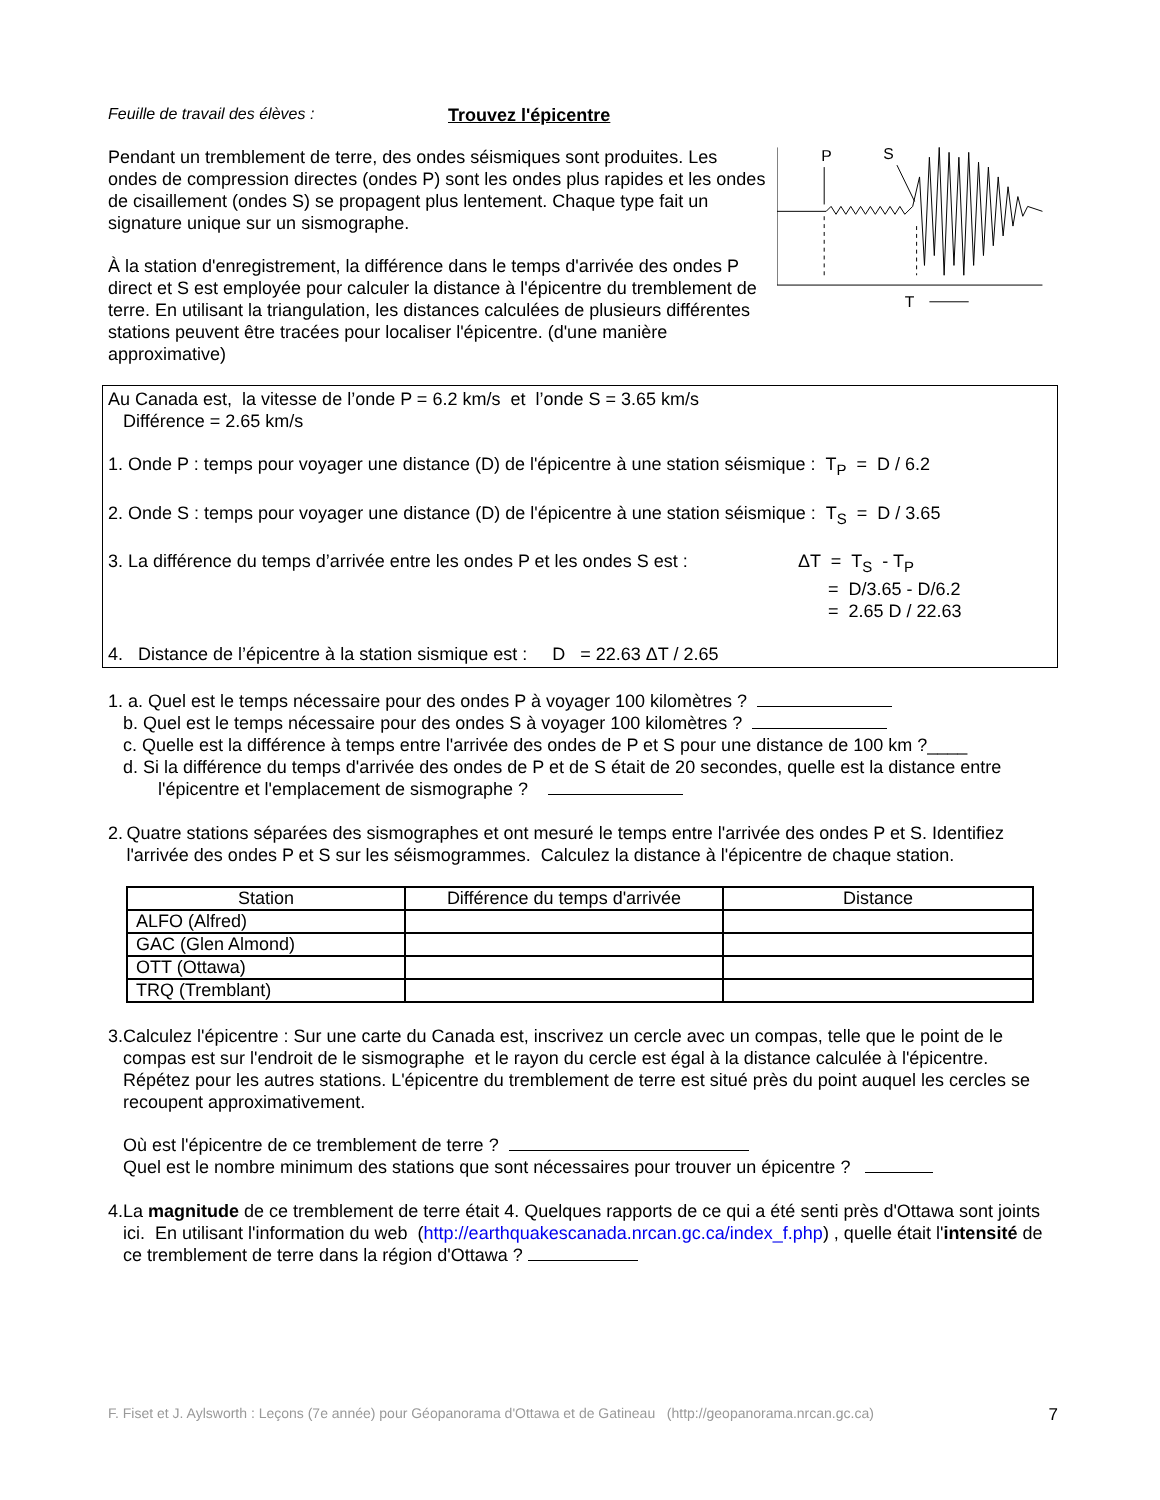Feuille de travail des élèves : Trouvez l'épicentre
Pendant un tremblement de terre, des ondes séismiques sont produites. Les ondes de compression directes (ondes P) sont les ondes plus rapides et les ondes de cisaillement (ondes S) se propagent plus lentement. Chaque type fait un signature unique sur un sismographe.
À la station d'enregistrement, la différence dans le temps d'arrivée des ondes P direct et S est employée pour calculer la distance à l'épicentre du tremblement de terre. En utilisant la triangulation, les distances calculées de plusieurs différentes stations peuvent être tracées pour localiser l'épicentre. (d'une manière approximative)
P
S
T
Au Canada est, la vitesse de l’onde P = 6.2 km/s et l’onde S = 3.65 km/s
Différence = 2.65 km/s
1. Onde P : temps pour voyager une distance (D) de l'épicentre à une station séismique : T<sub>P</sub> = D / 6.2
2. Onde S : temps pour voyager une distance (D) de l'épicentre à une station séismique : T<sub>S</sub> = D / 3.65
3. La différence du temps d’arrivée entre les ondes P et les ondes S est :
ΔT = T<sub>S</sub> - T<sub>P</sub>
= D/3.65 - D/6.2
= 2.65 D / 22.63
4. Distance de l’épicentre à la station sismique est : D = 22.63 ΔT / 2.65
1. a. Quel est le temps nécessaire pour des ondes P à voyager 100 kilomètres ?
b. Quel est le temps nécessaire pour des ondes S à voyager 100 kilomètres ?
c. Quelle est la différence à temps entre l'arrivée des ondes de P et S pour une distance de 100 km ?____
d. Si la différence du temps d'arrivée des ondes de P et de S était de 20 secondes, quelle est la distance entre
l'épicentre et l'emplacement de sismographe ?
2. Quatre stations séparées des sismographes et ont mesuré le temps entre l'arrivée des ondes P et S. Identifiez l'arrivée des ondes P et S sur les séismogrammes. Calculez la distance à l'épicentre de chaque station.
| Station | Différence du temps d'arrivée | Distance |
| --- | --- | --- |
| ALFO (Alfred) | | |
| GAC (Glen Almond) | | |
| OTT (Ottawa) | | |
| TRQ (Tremblant) | | |
3. Calculez l'épicentre : Sur une carte du Canada est, inscrivez un cercle avec un compas, telle que le point de le compas est sur l'endroit de le sismographe et le rayon du cercle est égal à la distance calculée à l'épicentre. Répétez pour les autres stations. L'épicentre du tremblement de terre est situé près du point auquel les cercles se recoupent approximativement.
Où est l'épicentre de ce tremblement de terre ?
Quel est le nombre minimum des stations que sont nécessaires pour trouver un épicentre ?
4. La magnitude de ce tremblement de terre était 4. Quelques rapports de ce qui a été senti près d'Ottawa sont joints ici. En utilisant l'information du web (http://earthquakescanada.nrcan.gc.ca/index_f.php) , quelle était l'intensité de ce tremblement de terre dans la région d'Ottawa ?
F. Fiset et J. Aylsworth : Leçons (7e année) pour Géopanorama d'Ottawa et de Gatineau (http://geopanorama.nrcan.gc.ca) 7